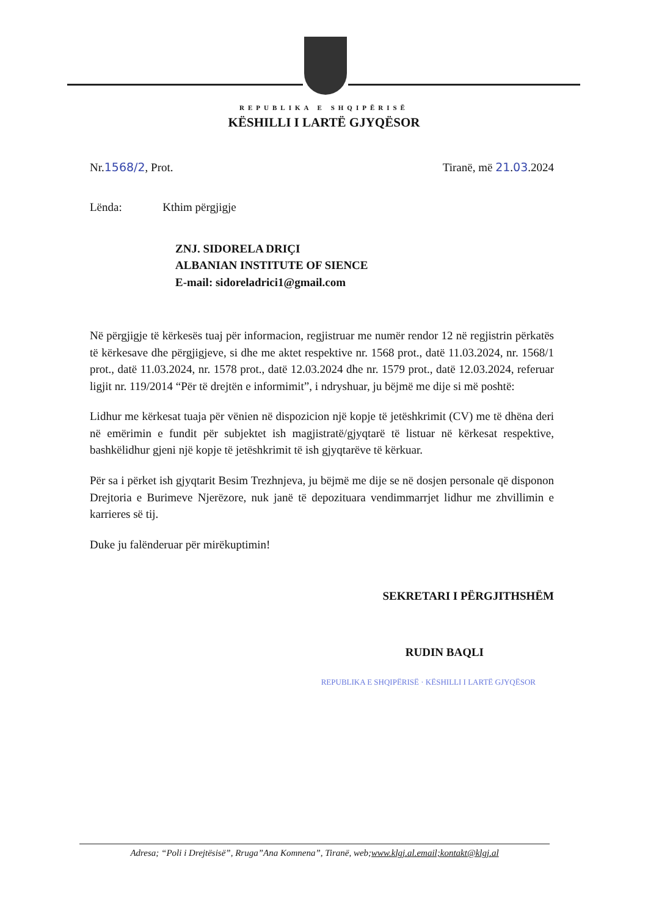REPUBLIKA E SHQIPËRISË
KËSHILLI I LARTË GJYQËSOR
Nr.1568/2, Prot. Tiranë, më 21.03.2024
Lënda: Kthim përgjigje
ZNJ. SIDORELA DRIÇI
ALBANIAN INSTITUTE OF SIENCE
E-mail: sidoreladrici1@gmail.com
Në përgjigje të kërkesës tuaj për informacion, regjistruar me numër rendor 12 në regjistrin përkatës të kërkesave dhe përgjigjeve, si dhe me aktet respektive nr. 1568 prot., datë 11.03.2024, nr. 1568/1 prot., datë 11.03.2024, nr. 1578 prot., datë 12.03.2024 dhe nr. 1579 prot., datë 12.03.2024, referuar ligjit nr. 119/2014 “Për të drejtën e informimit”, i ndryshuar, ju bëjmë me dije si më poshtë:
Lidhur me kërkesat tuaja për vënien në dispozicion një kopje të jetëshkrimit (CV) me të dhëna deri në emërimin e fundit për subjektet ish magjistratë/gjyqtarë të listuar në kërkesat respektive, bashkëlidhur gjeni një kopje të jetëshkrimit të ish gjyqtarëve të kërkuar.
Për sa i përket ish gjyqtarit Besim Trezhnjeva, ju bëjmë me dije se në dosjen personale që disponon Drejtoria e Burimeve Njerëzore, nuk janë të depozituara vendimmarrjet lidhur me zhvillimin e karrieres së tij.
Duke ju falënderuar për mirëkuptimin!
SEKRETARI I PËRGJITHSHËM
RUDIN BAQLI
REPUBLIKA E SHQIPËRISË · KËSHILLI I LARTË GJYQËSOR
Adresa; “Poli i Drejtësisë”, Rruga”Ana Komnena”, Tiranë, web;www.klgj.al.email;kontakt@klgj.al